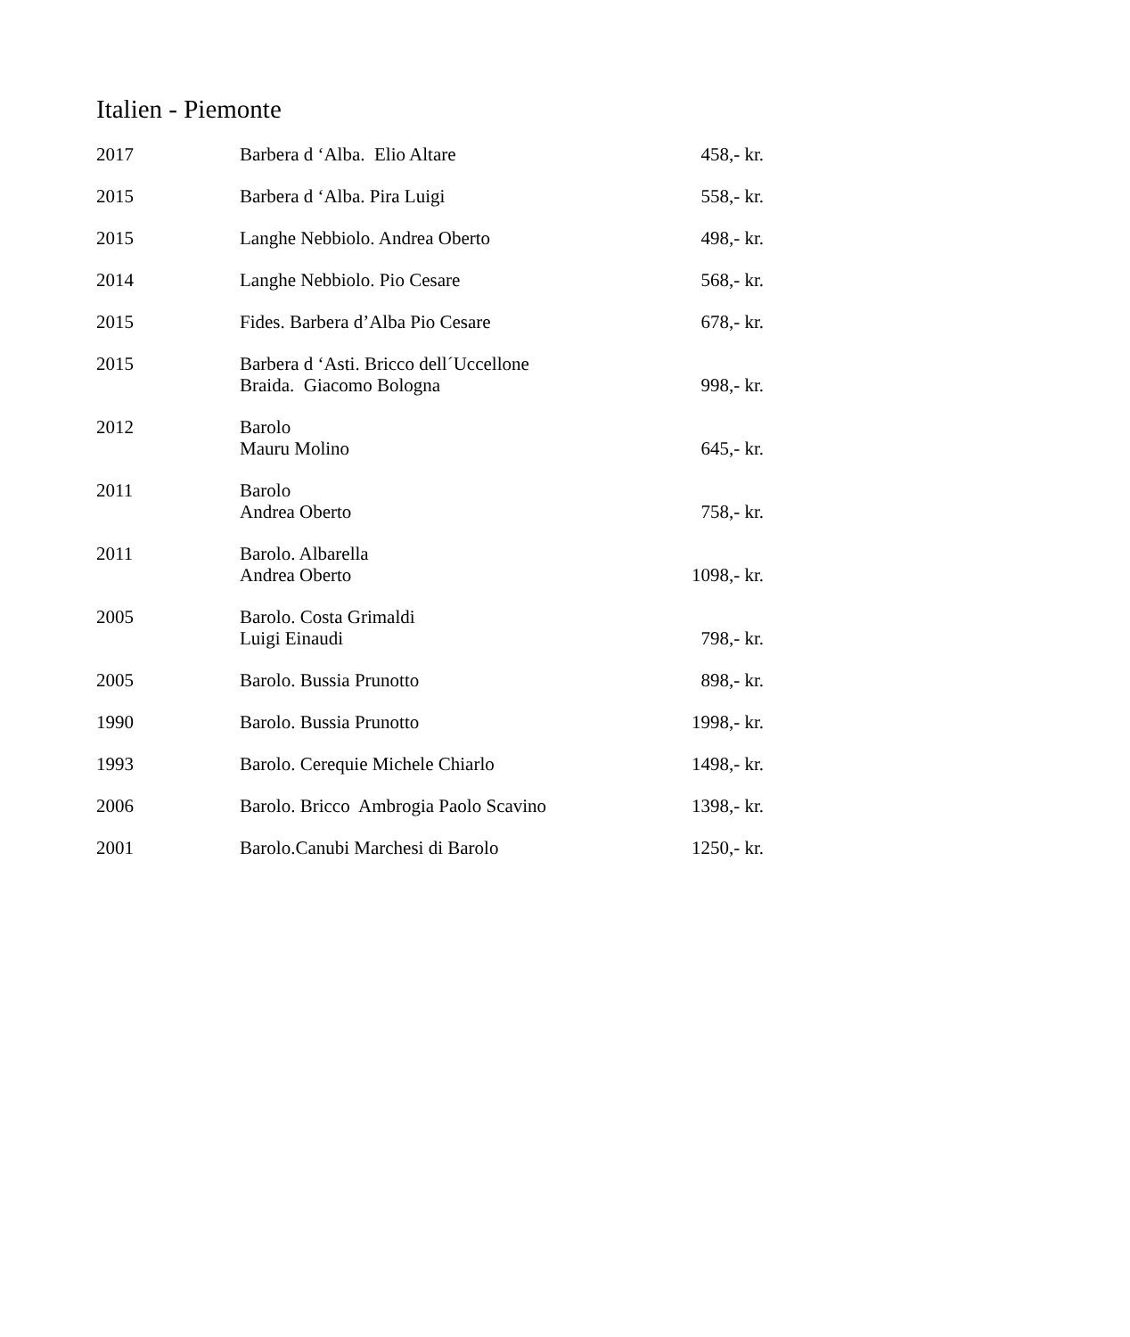Italien - Piemonte
| 2017 | Barbera d ‘Alba. Elio Altare | 458,- kr. |
| 2015 | Barbera d ‘Alba. Pira Luigi | 558,- kr. |
| 2015 | Langhe Nebbiolo. Andrea Oberto | 498,- kr. |
| 2014 | Langhe Nebbiolo. Pio Cesare | 568,- kr. |
| 2015 | Fides. Barbera d’Alba Pio Cesare | 678,- kr. |
| 2015 | Barbera d ‘Asti. Bricco dell´Uccellone Braida. Giacomo Bologna | 998,- kr. |
| 2012 | Barolo Mauru Molino | 645,- kr. |
| 2011 | Barolo Andrea Oberto | 758,- kr. |
| 2011 | Barolo. Albarella Andrea Oberto | 1098,- kr. |
| 2005 | Barolo. Costa Grimaldi Luigi Einaudi | 798,- kr. |
| 2005 | Barolo. Bussia Prunotto | 898,- kr. |
| 1990 | Barolo. Bussia Prunotto | 1998,- kr. |
| 1993 | Barolo. Cerequie Michele Chiarlo | 1498,- kr. |
| 2006 | Barolo. Bricco Ambrogia Paolo Scavino | 1398,- kr. |
| 2001 | Barolo.Canubi Marchesi di Barolo | 1250,- kr. |